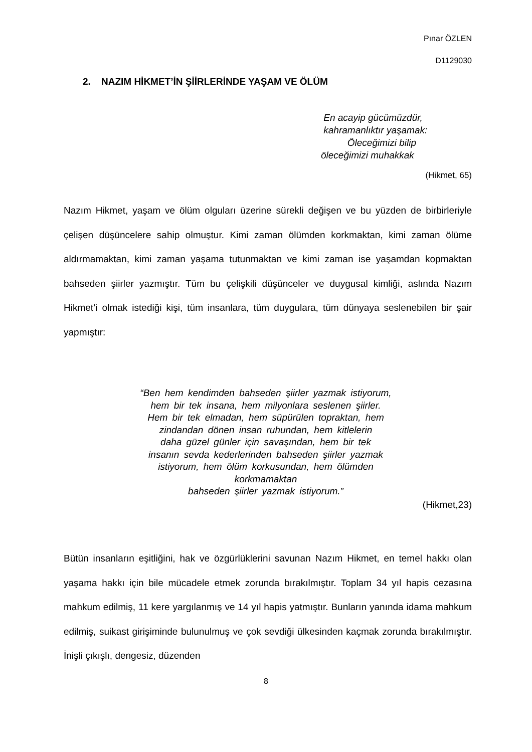Pınar ÖZLEN
D1129030
2. NAZIM HİKMET’İN ŞİİRLERİNDE YAŞAM VE ÖLÜM
En acayip gücümüzdür,
kahramanlıktır yaşamak:
Öleceğimizi bilip
öleceğimizi muhakkak
(Hikmet, 65)
Nazım Hikmet, yaşam ve ölüm olguları üzerine sürekli değişen ve bu yüzden de birbirleriyle çelişen düşüncelere sahip olmuştur. Kimi zaman ölümden korkmaktan, kimi zaman ölüme aldırmamaktan, kimi zaman yaşama tutunmaktan ve kimi zaman ise yaşamdan kopmaktan bahseden şiirler yazmıştır. Tüm bu çelişkili düşünceler ve duygusal kimliği, aslında Nazım Hikmet’i olmak istediği kişi, tüm insanlara, tüm duygulara, tüm dünyaya seslenebilen bir şair yapmıştır:
“Ben hem kendimden bahseden şiirler yazmak istiyorum,
hem bir tek insana, hem milyonlara seslenen şiirler.
Hem bir tek elmadan, hem süpürülen topraktan, hem
zindandan dönen insan ruhundan, hem kitlelerin
daha güzel günler için savaşından, hem bir tek
insanın sevda kederlerinden bahseden şiirler yazmak
istiyorum, hem ölüm korkusundan, hem ölümden
korkmamaktan
bahseden şiirler yazmak istiyorum.”
(Hikmet,23)
Bütün insanların eşitliğini, hak ve özgürlüklerini savunan Nazım Hikmet, en temel hakkı olan yaşama hakkı için bile mücadele etmek zorunda bırakılmıştır. Toplam 34 yıl hapis cezasına mahkum edilmiş, 11 kere yargılanmış ve 14 yıl hapis yatmıştır. Bunların yanında idama mahkum edilmiş, suikast girişiminde bulunulmuş ve çok sevdiği ülkesinden kaçmak zorunda bırakılmıştır. İnişli çıkışlı, dengesiz, düzenden
8